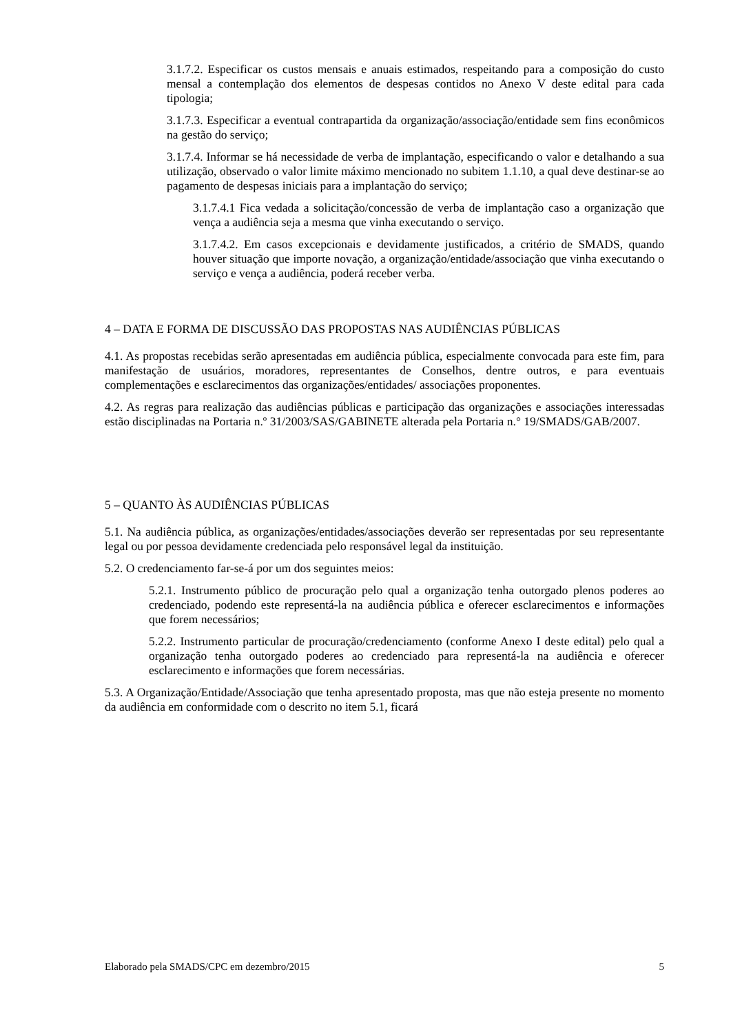3.1.7.2. Especificar os custos mensais e anuais estimados, respeitando para a composição do custo mensal a contemplação dos elementos de despesas contidos no Anexo V deste edital para cada tipologia;
3.1.7.3. Especificar a eventual contrapartida da organização/associação/entidade sem fins econômicos na gestão do serviço;
3.1.7.4. Informar se há necessidade de verba de implantação, especificando o valor e detalhando a sua utilização, observado o valor limite máximo mencionado no subitem 1.1.10, a qual deve destinar-se ao pagamento de despesas iniciais para a implantação do serviço;
3.1.7.4.1 Fica vedada a solicitação/concessão de verba de implantação caso a organização que vença a audiência seja a mesma que vinha executando o serviço.
3.1.7.4.2. Em casos excepcionais e devidamente justificados, a critério de SMADS, quando houver situação que importe novação, a organização/entidade/associação que vinha executando o serviço e vença a audiência, poderá receber verba.
4 – DATA E FORMA DE DISCUSSÃO DAS PROPOSTAS NAS AUDIÊNCIAS PÚBLICAS
4.1. As propostas recebidas serão apresentadas em audiência pública, especialmente convocada para este fim, para manifestação de usuários, moradores, representantes de Conselhos, dentre outros, e para eventuais complementações e esclarecimentos das organizações/entidades/ associações proponentes.
4.2. As regras para realização das audiências públicas e participação das organizações e associações interessadas estão disciplinadas na Portaria n.º 31/2003/SAS/GABINETE alterada pela Portaria n.° 19/SMADS/GAB/2007.
5 – QUANTO ÀS AUDIÊNCIAS PÚBLICAS
5.1. Na audiência pública, as organizações/entidades/associações deverão ser representadas por seu representante legal ou por pessoa devidamente credenciada pelo responsável legal da instituição.
5.2. O credenciamento far-se-á por um dos seguintes meios:
5.2.1. Instrumento público de procuração pelo qual a organização tenha outorgado plenos poderes ao credenciado, podendo este representá-la na audiência pública e oferecer esclarecimentos e informações que forem necessários;
5.2.2. Instrumento particular de procuração/credenciamento (conforme Anexo I deste edital) pelo qual a organização tenha outorgado poderes ao credenciado para representá-la na audiência e oferecer esclarecimento e informações que forem necessárias.
5.3. A Organização/Entidade/Associação que tenha apresentado proposta, mas que não esteja presente no momento da audiência em conformidade com o descrito no item 5.1, ficará
Elaborado pela SMADS/CPC em dezembro/2015 5